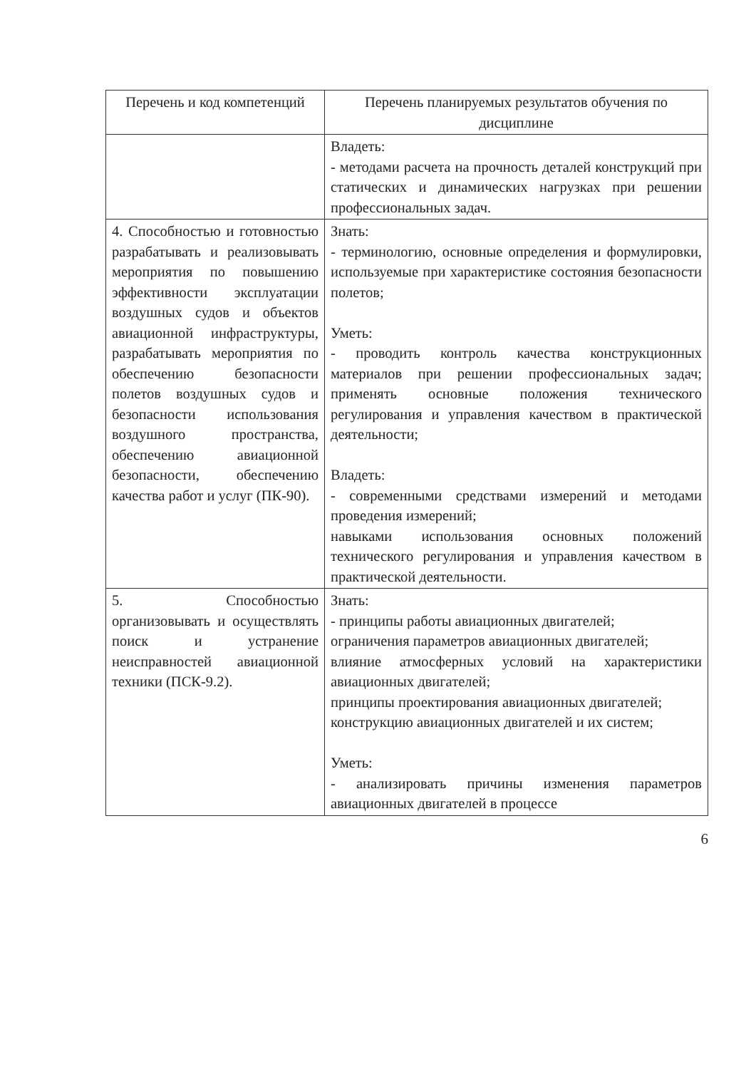| Перечень и код компетенций | Перечень планируемых результатов обучения по дисциплине |
| --- | --- |
| | Владеть: - методами расчета на прочность деталей конструкций при статических и динамических нагрузках при решении профессиональных задач. |
| 4. Способностью и готовностью разрабатывать и реализовывать мероприятия по повышению эффективности эксплуатации воздушных судов и объектов авиационной инфраструктуры, разрабатывать мероприятия по обеспечению безопасности полетов воздушных судов и безопасности использования воздушного пространства, обеспечению авиационной безопасности, обеспечению качества работ и услуг (ПК-90). | Знать: - терминологию, основные определения и формулировки, используемые при характеристике состояния безопасности полетов; Уметь: - проводить контроль качества конструкционных материалов при решении профессиональных задач; применять основные положения технического регулирования и управления качеством в практической деятельности; Владеть: - современными средствами измерений и методами проведения измерений; навыками использования основных положений технического регулирования и управления качеством в практической деятельности. |
| 5. Способностью организовывать и осуществлять поиск и устранение неисправностей авиационной техники (ПСК-9.2). | Знать: - принципы работы авиационных двигателей; ограничения параметров авиационных двигателей; влияние атмосферных условий на характеристики авиационных двигателей; принципы проектирования авиационных двигателей; конструкцию авиационных двигателей и их систем; Уметь: - анализировать причины изменения параметров авиационных двигателей в процессе |
6